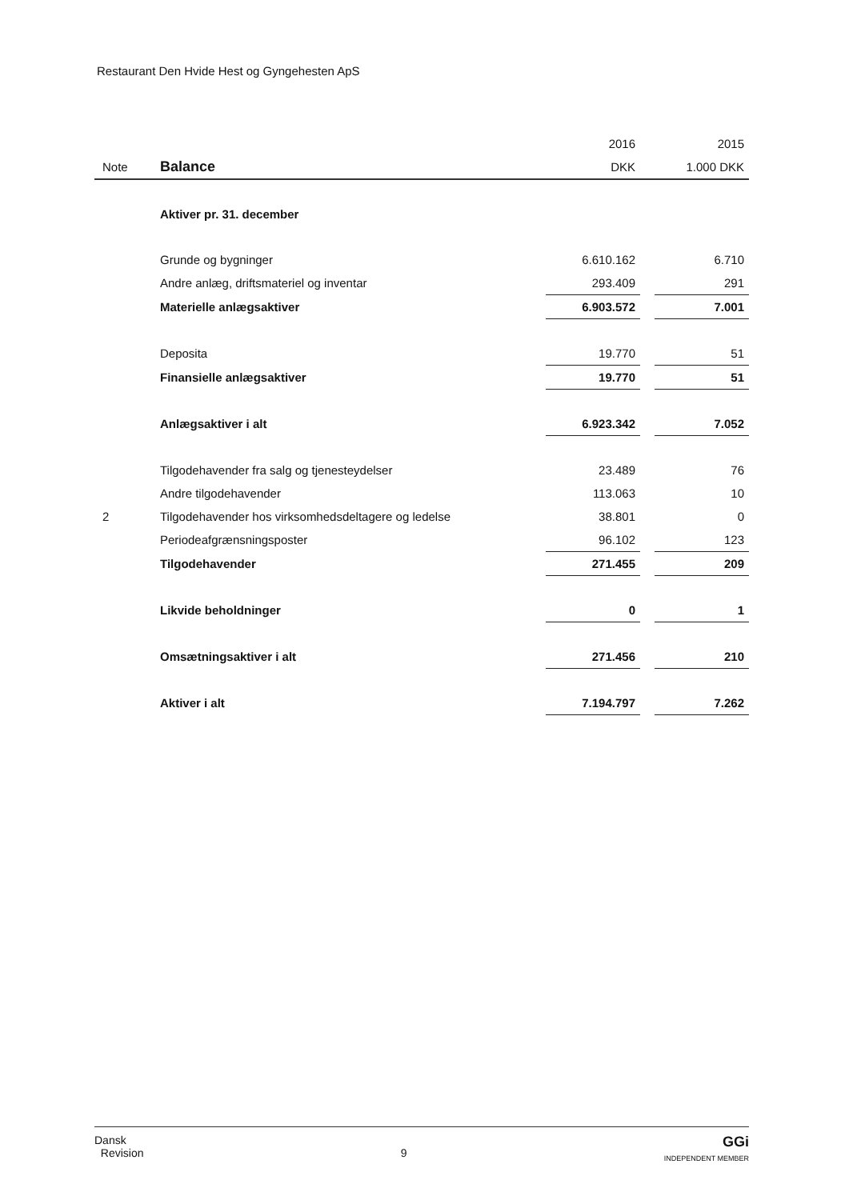Restaurant Den Hvide Hest og Gyngehesten ApS
| | | 2016 | | 2015 |
| Note | Balance | DKK | | 1.000 DKK |
| | Aktiver pr. 31. december | | | |
| | Grunde og bygninger | 6.610.162 | | 6.710 |
| | Andre anlæg, driftsmateriel og inventar | 293.409 | | 291 |
| | Materielle anlægsaktiver | 6.903.572 | | 7.001 |
| | Deposita | 19.770 | | 51 |
| | Finansielle anlægsaktiver | 19.770 | | 51 |
| | Anlægsaktiver i alt | 6.923.342 | | 7.052 |
| | Tilgodehavender fra salg og tjenesteydelser | 23.489 | | 76 |
| | Andre tilgodehavender | 113.063 | | 10 |
| 2 | Tilgodehavender hos virksomhedsdeltagere og ledelse | 38.801 | | 0 |
| | Periodeafgrænsningsposter | 96.102 | | 123 |
| | Tilgodehavender | 271.455 | | 209 |
| | Likvide beholdninger | 0 | | 1 |
| | Omsætningsaktiver i alt | 271.456 | | 210 |
| | Aktiver i alt | 7.194.797 | | 7.262 |
Dansk
Revision
9
GGi
INDEPENDENT MEMBER